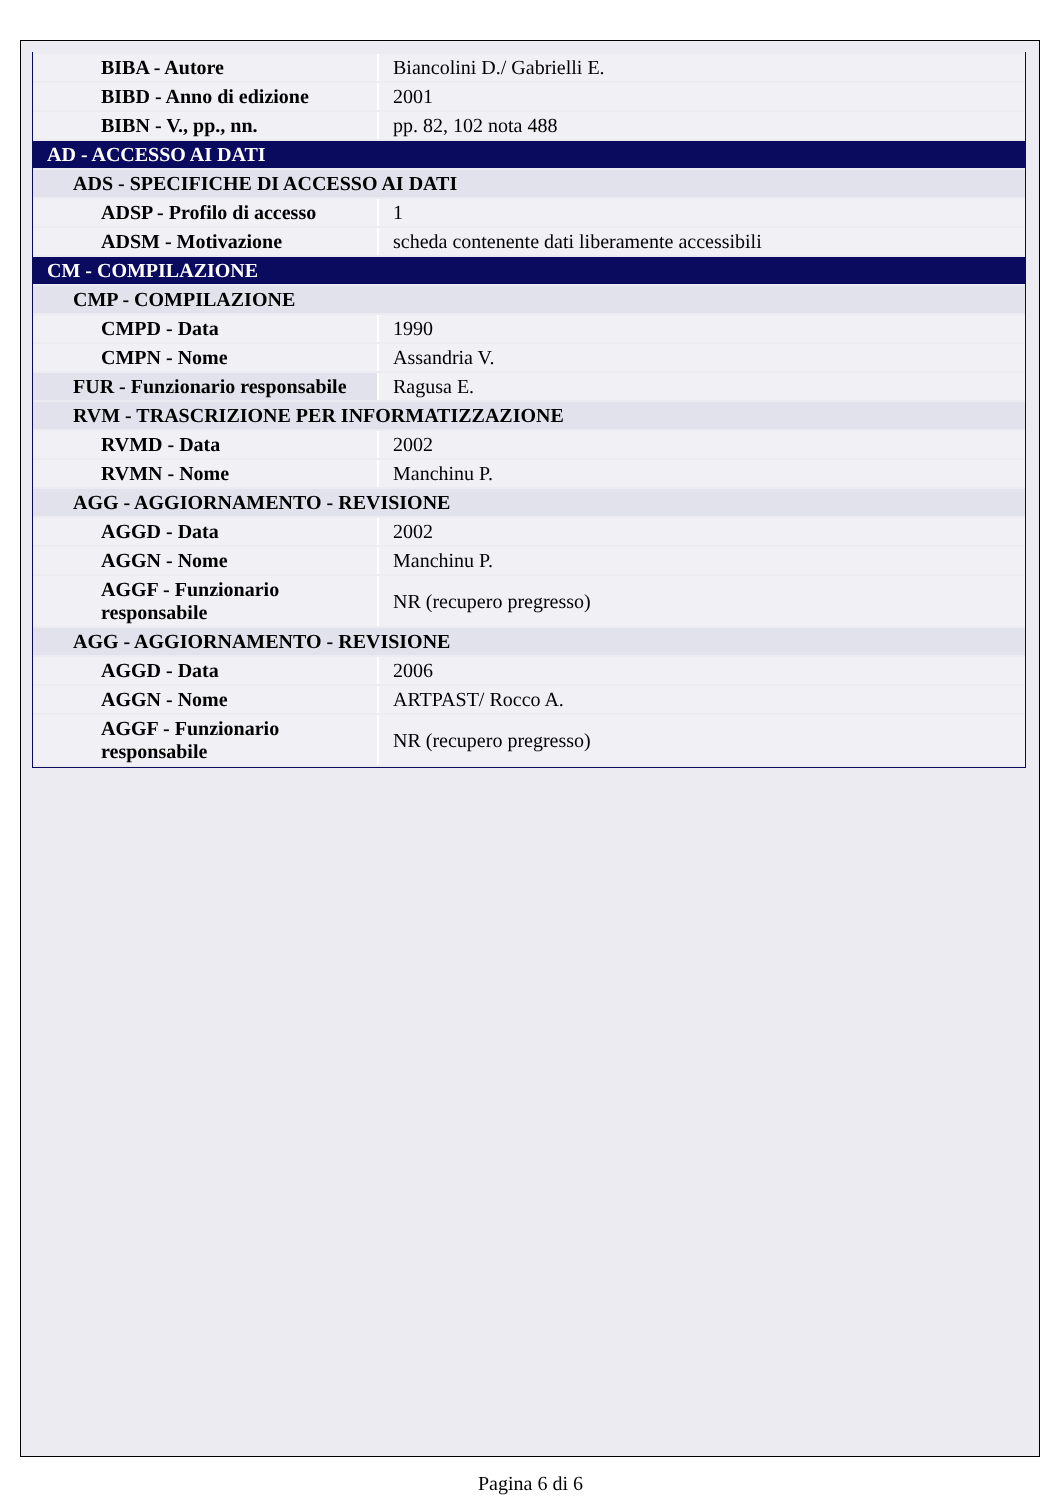| BIBA - Autore | Biancolini D./ Gabrielli E. |
| BIBD - Anno di edizione | 2001 |
| BIBN - V., pp., nn. | pp. 82, 102 nota 488 |
| AD - ACCESSO AI DATI | |
| ADS - SPECIFICHE DI ACCESSO AI DATI | |
| ADSP - Profilo di accesso | 1 |
| ADSM - Motivazione | scheda contenente dati liberamente accessibili |
| CM - COMPILAZIONE | |
| CMP - COMPILAZIONE | |
| CMPD - Data | 1990 |
| CMPN - Nome | Assandria V. |
| FUR - Funzionario responsabile | Ragusa E. |
| RVM - TRASCRIZIONE PER INFORMATIZZAZIONE | |
| RVMD - Data | 2002 |
| RVMN - Nome | Manchinu P. |
| AGG - AGGIORNAMENTO - REVISIONE | |
| AGGD - Data | 2002 |
| AGGN - Nome | Manchinu P. |
| AGGF - Funzionario responsabile | NR (recupero pregresso) |
| AGG - AGGIORNAMENTO - REVISIONE | |
| AGGD - Data | 2006 |
| AGGN - Nome | ARTPAST/ Rocco A. |
| AGGF - Funzionario responsabile | NR (recupero pregresso) |
Pagina 6 di 6